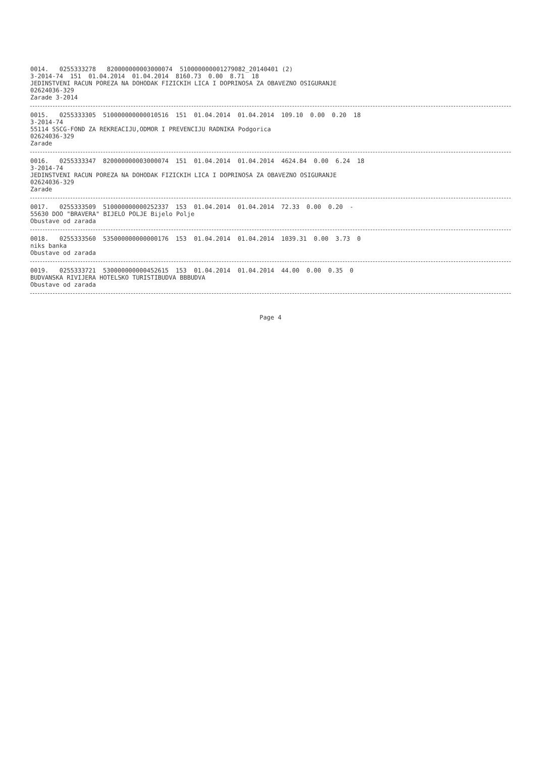0014. 0255333278 820000000003000074 510000000001279082_20140401 (2)
3-2014-74 151 01.04.2014 01.04.2014 8160.73 0.00 8.71 18
JEDINSTVENI RACUN POREZA NA DOHODAK FIZICKIH LICA I DOPRINOSA ZA OBAVEZNO OSIGURANJE
02624036-329
Zarade 3-2014
0015. 0255333305 510000000000010516 151 01.04.2014 01.04.2014 109.10 0.00 0.20 18
3-2014-74
55114 SSCG-FOND ZA REKREACIJU,ODMOR I PREVENCIJU RADNIKA Podgorica
02624036-329
Zarade
0016. 0255333347 820000000003000074 151 01.04.2014 01.04.2014 4624.84 0.00 6.24 18
3-2014-74
JEDINSTVENI RACUN POREZA NA DOHODAK FIZICKIH LICA I DOPRINOSA ZA OBAVEZNO OSIGURANJE
02624036-329
Zarade
0017. 0255333509 510000000000252337 153 01.04.2014 01.04.2014 72.33 0.00 0.20 -
55630 DOO "BRAVERA" BIJELO POLJE Bijelo Polje
Obustave od zarada
0018. 0255333560 535000000000000176 153 01.04.2014 01.04.2014 1039.31 0.00 3.73 0
niks banka
Obustave od zarada
0019. 0255333721 530000000000452615 153 01.04.2014 01.04.2014 44.00 0.00 0.35 0
BUDVANSKA RIVIJERA HOTELSKO TURISTIBUDVA BBBUDVA
Obustave od zarada
Page 4